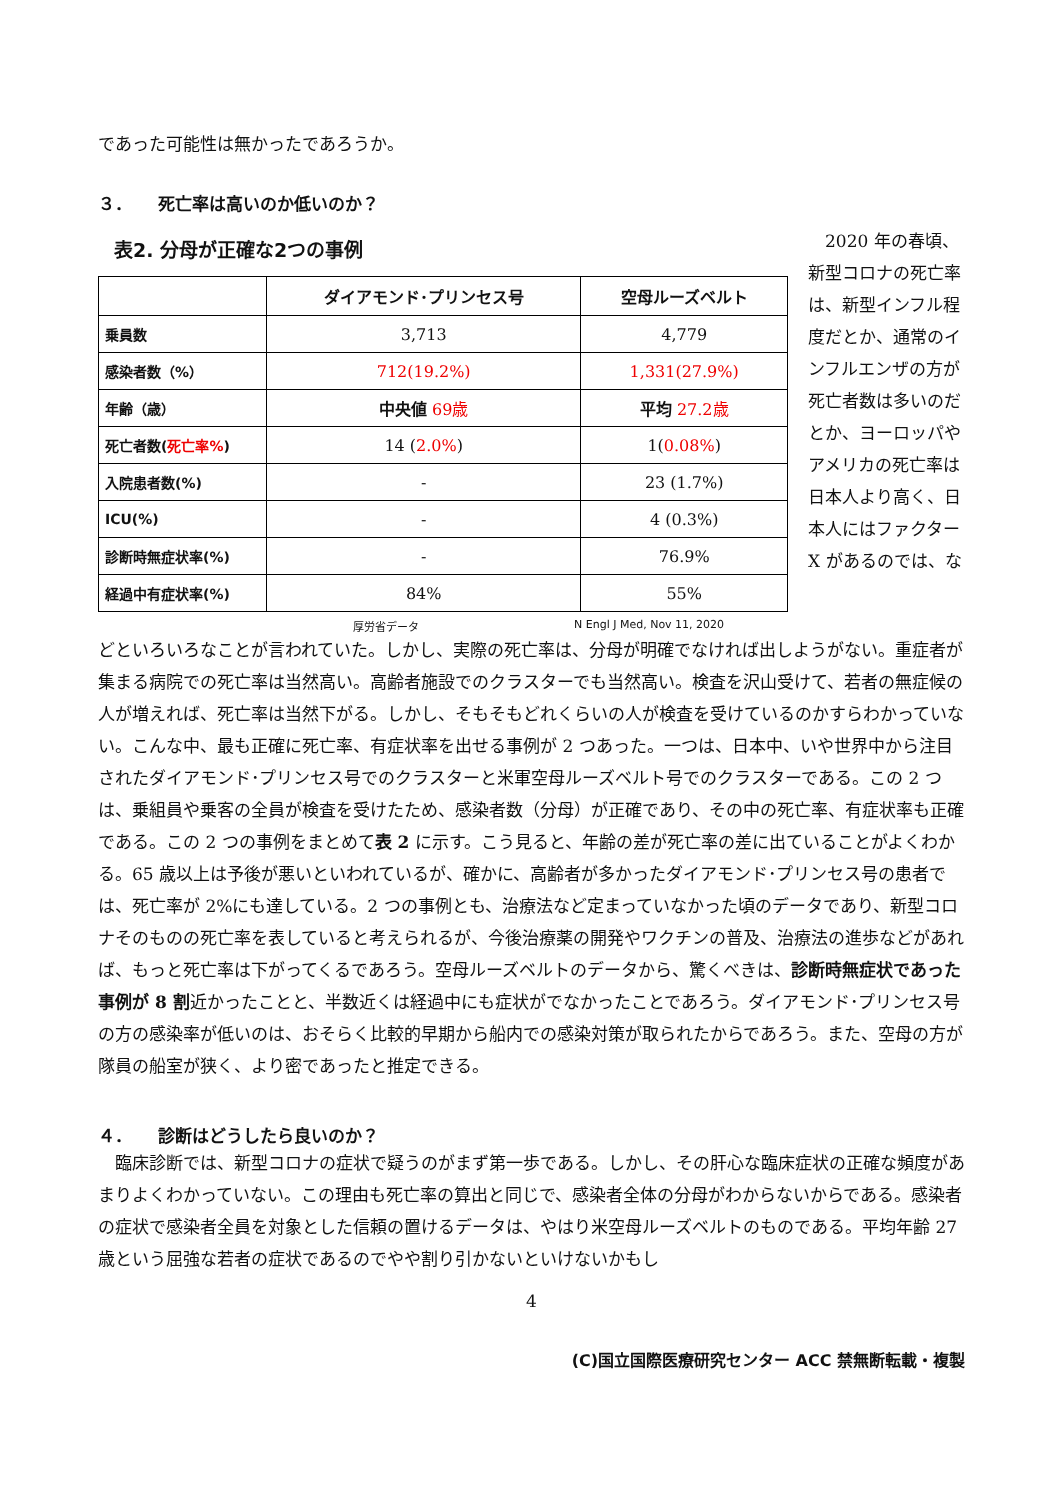であった可能性は無かったであろうか。
３．　　死亡率は高いのか低いのか？
表2. 分母が正確な2つの事例
| | ダイアモンド･プリンセス号 | 空母ルーズベルト |
| --- | --- | --- |
| 乗員数 | 3,713 | 4,779 |
| 感染者数（%） | 712(19.2%) | 1,331(27.9%) |
| 年齢（歳） | 中央値 69歳 | 平均 27.2歳 |
| 死亡者数( 死亡率% ) | 14 ( 2.0% ) | 1( 0.08% ) |
| 入院患者数(%) | - | 23 (1.7%) |
| ICU(%) | - | 4 (0.3%) |
| 診断時無症状率(%) | - | 76.9% |
| 経過中有症状率(%) | 84% | 55% |
厚労省データ N Engl J Med, Nov 11, 2020
　2020 年の春頃、新型コロナの死亡率は、新型インフル程度だとか、通常のインフルエンザの方が死亡者数は多いのだとか、ヨーロッパやアメリカの死亡率は日本人より高く、日本人にはファクターX があるのでは、な
どといろいろなことが言われていた。しかし、実際の死亡率は、分母が明確でなければ出しようがない。重症者が集まる病院での死亡率は当然高い。高齢者施設でのクラスターでも当然高い。検査を沢山受けて、若者の無症候の人が増えれば、死亡率は当然下がる。しかし、そもそもどれくらいの人が検査を受けているのかすらわかっていない。こんな中、最も正確に死亡率、有症状率を出せる事例が 2 つあった。一つは、日本中、いや世界中から注目されたダイアモンド･プリンセス号でのクラスターと米軍空母ルーズベルト号でのクラスターである。この 2 つは、乗組員や乗客の全員が検査を受けたため、感染者数（分母）が正確であり、その中の死亡率、有症状率も正確である。この 2 つの事例をまとめて表 2 に示す。こう見ると、年齢の差が死亡率の差に出ていることがよくわかる。65 歳以上は予後が悪いといわれているが、確かに、高齢者が多かったダイアモンド･プリンセス号の患者では、死亡率が 2%にも達している。2 つの事例とも、治療法など定まっていなかった頃のデータであり、新型コロナそのものの死亡率を表していると考えられるが、今後治療薬の開発やワクチンの普及、治療法の進歩などがあれば、もっと死亡率は下がってくるであろう。空母ルーズベルトのデータから、驚くべきは、診断時無症状であった事例が 8 割近かったことと、半数近くは経過中にも症状がでなかったことであろう。ダイアモンド･プリンセス号の方の感染率が低いのは、おそらく比較的早期から船内での感染対策が取られたからであろう。また、空母の方が隊員の船室が狭く、より密であったと推定できる。
４．　　診断はどうしたら良いのか？
　臨床診断では、新型コロナの症状で疑うのがまず第一歩である。しかし、その肝心な臨床症状の正確な頻度があまりよくわかっていない。この理由も死亡率の算出と同じで、感染者全体の分母がわからないからである。感染者の症状で感染者全員を対象とした信頼の置けるデータは、やはり米空母ルーズベルトのものである。平均年齢 27 歳という屈強な若者の症状であるのでやや割り引かないといけないかもし
4
(C)国立国際医療研究センター ACC 禁無断転載・複製